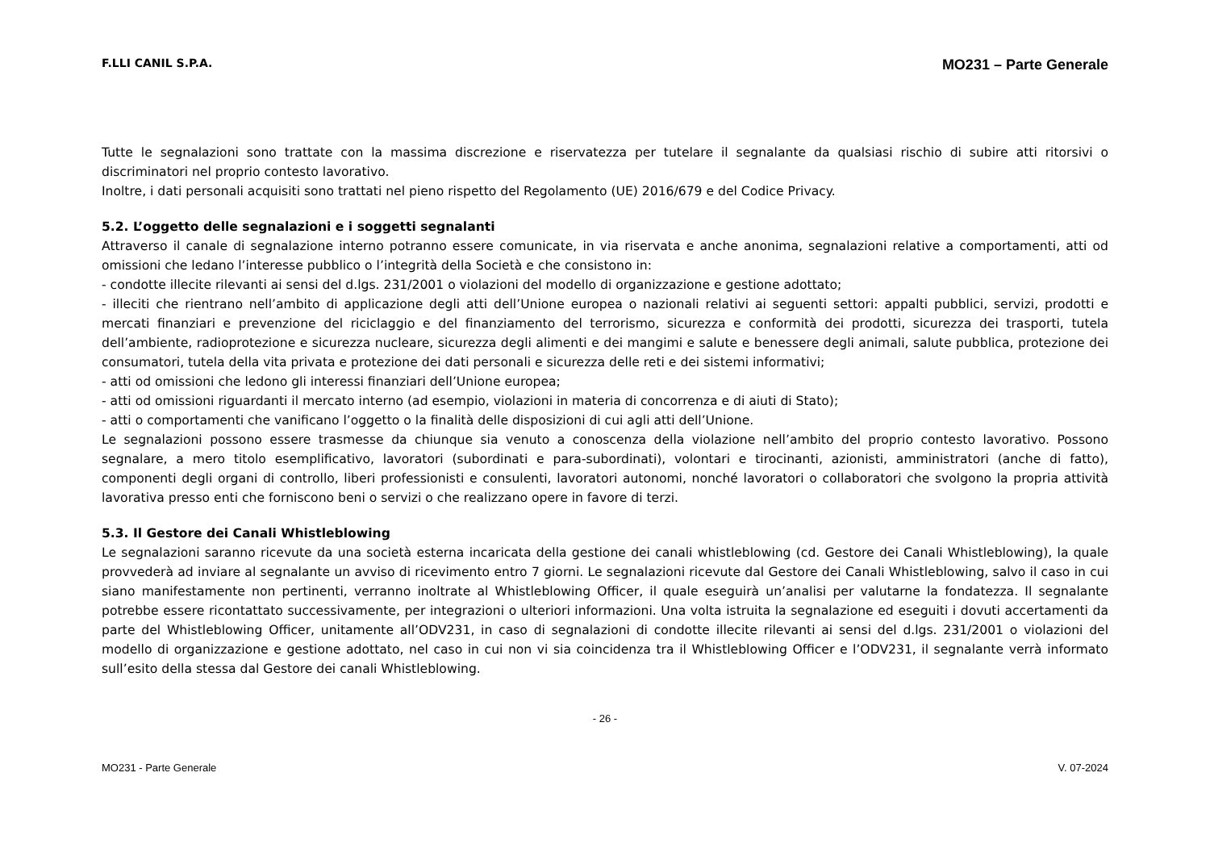F.LLI CANIL S.P.A. MO231 – Parte Generale
Tutte le segnalazioni sono trattate con la massima discrezione e riservatezza per tutelare il segnalante da qualsiasi rischio di subire atti ritorsivi o discriminatori nel proprio contesto lavorativo.
Inoltre, i dati personali acquisiti sono trattati nel pieno rispetto del Regolamento (UE) 2016/679 e del Codice Privacy.
5.2. L’oggetto delle segnalazioni e i soggetti segnalanti
Attraverso il canale di segnalazione interno potranno essere comunicate, in via riservata e anche anonima, segnalazioni relative a comportamenti, atti od omissioni che ledano l’interesse pubblico o l’integrità della Società e che consistono in:
- condotte illecite rilevanti ai sensi del d.lgs. 231/2001 o violazioni del modello di organizzazione e gestione adottato;
- illeciti che rientrano nell’ambito di applicazione degli atti dell’Unione europea o nazionali relativi ai seguenti settori: appalti pubblici, servizi, prodotti e mercati finanziari e prevenzione del riciclaggio e del finanziamento del terrorismo, sicurezza e conformità dei prodotti, sicurezza dei trasporti, tutela dell’ambiente, radioprotezione e sicurezza nucleare, sicurezza degli alimenti e dei mangimi e salute e benessere degli animali, salute pubblica, protezione dei consumatori, tutela della vita privata e protezione dei dati personali e sicurezza delle reti e dei sistemi informativi;
- atti od omissioni che ledono gli interessi finanziari dell’Unione europea;
- atti od omissioni riguardanti il mercato interno (ad esempio, violazioni in materia di concorrenza e di aiuti di Stato);
- atti o comportamenti che vanificano l’oggetto o la finalità delle disposizioni di cui agli atti dell’Unione.
Le segnalazioni possono essere trasmesse da chiunque sia venuto a conoscenza della violazione nell’ambito del proprio contesto lavorativo. Possono segnalare, a mero titolo esemplificativo, lavoratori (subordinati e para-subordinati), volontari e tirocinanti, azionisti, amministratori (anche di fatto), componenti degli organi di controllo, liberi professionisti e consulenti, lavoratori autonomi, nonché lavoratori o collaboratori che svolgono la propria attività lavorativa presso enti che forniscono beni o servizi o che realizzano opere in favore di terzi.
5.3. Il Gestore dei Canali Whistleblowing
Le segnalazioni saranno ricevute da una società esterna incaricata della gestione dei canali whistleblowing (cd. Gestore dei Canali Whistleblowing), la quale provvederà ad inviare al segnalante un avviso di ricevimento entro 7 giorni. Le segnalazioni ricevute dal Gestore dei Canali Whistleblowing, salvo il caso in cui siano manifestamente non pertinenti, verranno inoltrate al Whistleblowing Officer, il quale eseguirà un’analisi per valutarne la fondatezza. Il segnalante potrebbe essere ricontattato successivamente, per integrazioni o ulteriori informazioni. Una volta istruita la segnalazione ed eseguiti i dovuti accertamenti da parte del Whistleblowing Officer, unitamente all’ODV231, in caso di segnalazioni di condotte illecite rilevanti ai sensi del d.lgs. 231/2001 o violazioni del modello di organizzazione e gestione adottato, nel caso in cui non vi sia coincidenza tra il Whistleblowing Officer e l’ODV231, il segnalante verrà informato sull’esito della stessa dal Gestore dei canali Whistleblowing.
- 26 -
MO231 - Parte Generale V. 07-2024